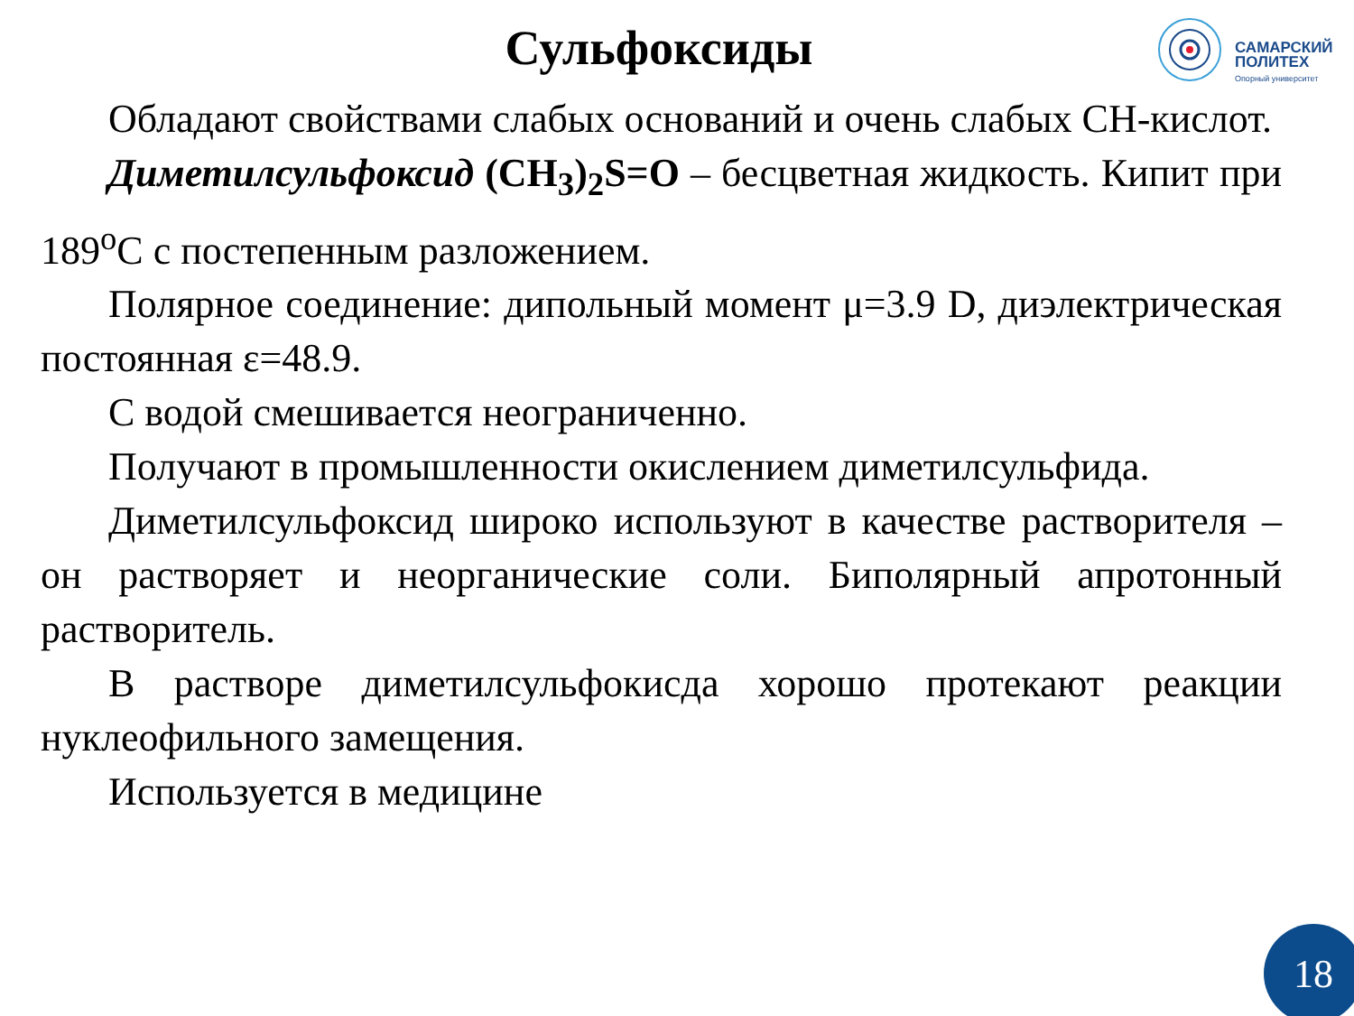Сульфоксиды
САМАРСКИЙ
ПОЛИТЕХ
Опорный университет
Обладают свойствами слабых оснований и очень слабых СН-кислот.
Диметилсульфоксид (CH<sub>3</sub>)<sub>2</sub>S=O – бесцветная жидкость. Кипит при 189<sup>o</sup>С с постепенным разложением.
Полярное соединение: дипольный момент μ=3.9 D, диэлектрическая постоянная ε=48.9.
С водой смешивается неограниченно.
Получают в промышленности окислением диметилсульфида.
Диметилсульфоксид широко используют в качестве растворителя – он растворяет и неорганические соли. Биполярный апротонный растворитель.
В растворе диметилсульфокисда хорошо протекают реакции нуклеофильного замещения.
Используется в медицине
18